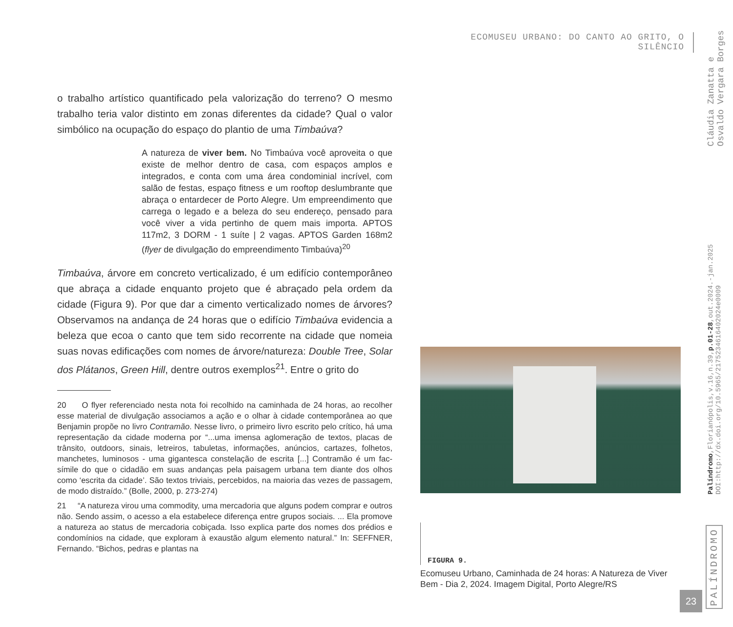ECOMUSEU URBANO: DO CANTO AO GRITO, O SILÊNCIO
o trabalho artístico quantificado pela valorização do terreno? O mesmo trabalho teria valor distinto em zonas diferentes da cidade? Qual o valor simbólico na ocupação do espaço do plantio de uma Timbaúva?
A natureza de viver bem. No Timbaúva você aproveita o que existe de melhor dentro de casa, com espaços amplos e integrados, e conta com uma área condominial incrível, com salão de festas, espaço fitness e um rooftop deslumbrante que abraça o entardecer de Porto Alegre. Um empreendimento que carrega o legado e a beleza do seu endereço, pensado para você viver a vida pertinho de quem mais importa. APTOS 117m2, 3 DORM - 1 suíte | 2 vagas. APTOS Garden 168m2 (flyer de divulgação do empreendimento Timbaúva)<sup>20</sup>
Timbaúva, árvore em concreto verticalizado, é um edifício contemporâneo que abraça a cidade enquanto projeto que é abraçado pela ordem da cidade (Figura 9). Por que dar a cimento verticalizado nomes de árvores? Observamos na andança de 24 horas que o edifício Timbaúva evidencia a beleza que ecoa o canto que tem sido recorrente na cidade que nomeia suas novas edificações com nomes de árvore/natureza: Double Tree, Solar dos Plátanos, Green Hill, dentre outros exemplos<sup>21</sup>. Entre o grito do
20 O flyer referenciado nesta nota foi recolhido na caminhada de 24 horas, ao recolher esse material de divulgação associamos a ação e o olhar à cidade contemporânea ao que Benjamin propõe no livro Contramão. Nesse livro, o primeiro livro escrito pelo crítico, há uma representação da cidade moderna por “...uma imensa aglomeração de textos, placas de trânsito, outdoors, sinais, letreiros, tabuletas, informações, anúncios, cartazes, folhetos, manchetes, luminosos - uma gigantesca constelação de escrita [...] Contramão é um fac-símile do que o cidadão em suas andanças pela paisagem urbana tem diante dos olhos como ‘escrita da cidade’. São textos triviais, percebidos, na maioria das vezes de passagem, de modo distraído.” (Bolle, 2000, p. 273-274)
21 “A natureza virou uma commodity, uma mercadoria que alguns podem comprar e outros não. Sendo assim, o acesso a ela estabelece diferença entre grupos sociais. ... Ela promove a natureza ao status de mercadoria cobiçada. Isso explica parte dos nomes dos prédios e condomínios na cidade, que exploram à exaustão algum elemento natural.” In: SEFFNER, Fernando. “Bichos, pedras e plantas na
FIGURA 9.
Ecomuseu Urbano, Caminhada de 24 horas: A Natureza de Viver Bem - Dia 2, 2024. Imagem Digital, Porto Alegre/RS
Cláudia Zanatta e
Osvaldo Vergara Borges
Palíndromo,Florianópolis,v.16,n.39,p.01-28,out.2024.-jan.2025
DOI:http://dx.doi.org/10.5965/2175234616402024e0009
PALÍNDROMO
23